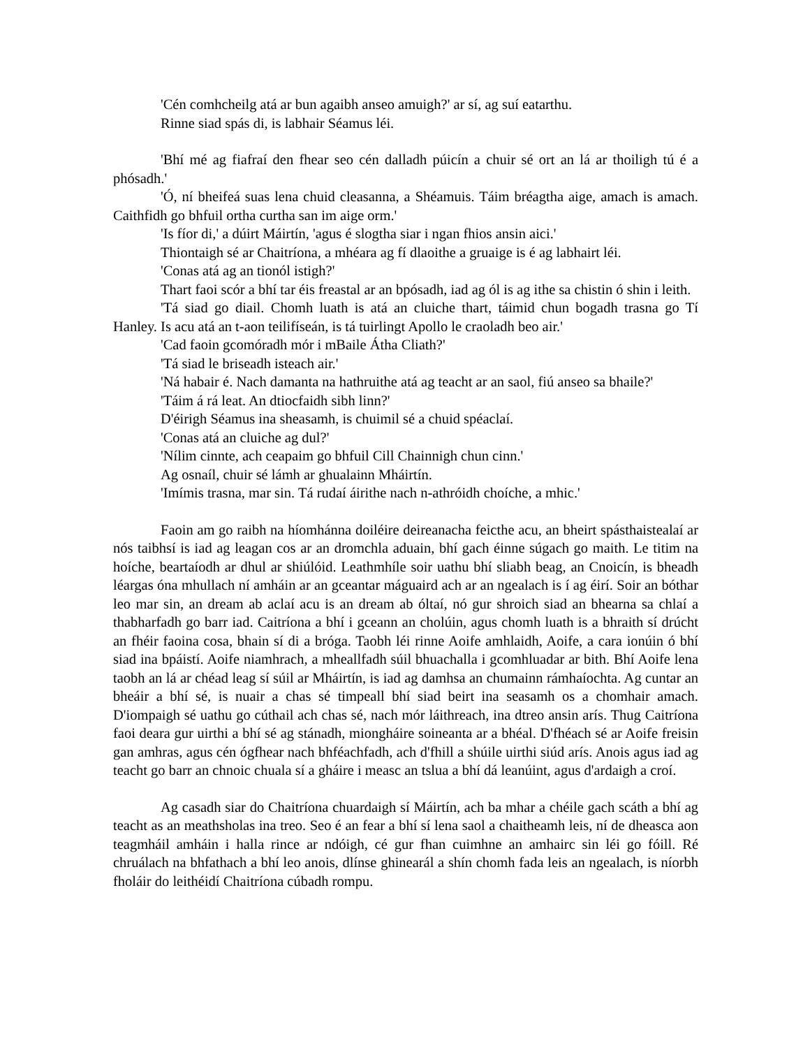'Cén comhcheilg atá ar bun agaibh anseo amuigh?' ar sí, ag suí eatarthu.
Rinne siad spás di, is labhair Séamus léi.
'Bhí mé ag fiafraí den fhear seo cén dalladh púicín a chuir sé ort an lá ar thoiligh tú é a phósadh.'
'Ó, ní bheifeá suas lena chuid cleasanna, a Shéamuis. Táim bréagtha aige, amach is amach. Caithfidh go bhfuil ortha curtha san im aige orm.'
'Is fíor di,' a dúirt Máirtín, 'agus é slogtha siar i ngan fhios ansin aici.'
Thiontaigh sé ar Chaitríona, a mhéara ag fí dlaoithe a gruaige is é ag labhairt léi.
'Conas atá ag an tionól istigh?'
Thart faoi scór a bhí tar éis freastal ar an bpósadh, iad ag ól is ag ithe sa chistin ó shin i leith.
'Tá siad go diail. Chomh luath is atá an cluiche thart, táimid chun bogadh trasna go Tí Hanley. Is acu atá an t-aon teilifíseán, is tá tuirlingt Apollo le craoladh beo air.'
'Cad faoin gcomóradh mór i mBaile Átha Cliath?'
'Tá siad le briseadh isteach air.'
'Ná habair é. Nach damanta na hathruithe atá ag teacht ar an saol, fiú anseo sa bhaile?'
'Táim á rá leat. An dtiocfaidh sibh linn?'
D'éirigh Séamus ina sheasamh, is chuimil sé a chuid spéaclaí.
'Conas atá an cluiche ag dul?'
'Nílim cinnte, ach ceapaim go bhfuil Cill Chainnigh chun cinn.'
Ag osnaíl, chuir sé lámh ar ghualainn Mháirtín.
'Imímis trasna, mar sin. Tá rudaí áirithe nach n-athróidh choíche, a mhic.'
Faoin am go raibh na híomhánna doiléire deireanacha feicthe acu, an bheirt spásthaistealaí ar nós taibhsí is iad ag leagan cos ar an dromchla aduain, bhí gach éinne súgach go maith. Le titim na hoíche, beartaíodh ar dhul ar shiúlóid. Leathmhíle soir uathu bhí sliabh beag, an Cnoicín, is bheadh léargas óna mhullach ní amháin ar an gceantar máguaird ach ar an ngealach is í ag éirí. Soir an bóthar leo mar sin, an dream ab aclaí acu is an dream ab óltaí, nó gur shroich siad an bhearna sa chlaí a thabharfadh go barr iad. Caitríona a bhí i gceann an cholúin, agus chomh luath is a bhraith sí drúcht an fhéir faoina cosa, bhain sí di a bróga. Taobh léi rinne Aoife amhlaidh, Aoife, a cara ionúin ó bhí siad ina bpáistí. Aoife niamhrach, a mheallfadh súil bhuachalla i gcomhluadar ar bith. Bhí Aoife lena taobh an lá ar chéad leag sí súil ar Mháirtín, is iad ag damhsa an chumainn rámhaíochta. Ag cuntar an bheáir a bhí sé, is nuair a chas sé timpeall bhí siad beirt ina seasamh os a chomhair amach. D'iompaigh sé uathu go cúthail ach chas sé, nach mór láithreach, ina dtreo ansin arís. Thug Caitríona faoi deara gur uirthi a bhí sé ag stánadh, miongháire soineanta ar a bhéal. D'fhéach sé ar Aoife freisin gan amhras, agus cén ógfhear nach bhféachfadh, ach d'fhill a shúile uirthi siúd arís. Anois agus iad ag teacht go barr an chnoic chuala sí a gháire i measc an tslua a bhí dá leanúint, agus d'ardaigh a croí.
Ag casadh siar do Chaitríona chuardaigh sí Máirtín, ach ba mhar a chéile gach scáth a bhí ag teacht as an meathsholas ina treo. Seo é an fear a bhí sí lena saol a chaitheamh leis, ní de dheasca aon teagmháil amháin i halla rince ar ndóigh, cé gur fhan cuimhne an amhairc sin léi go fóill. Ré chruálach na bhfathach a bhí leo anois, dlínse ghinearál a shín chomh fada leis an ngealach, is níorbh fholáir do leithéidí Chaitríona cúbadh rompu.